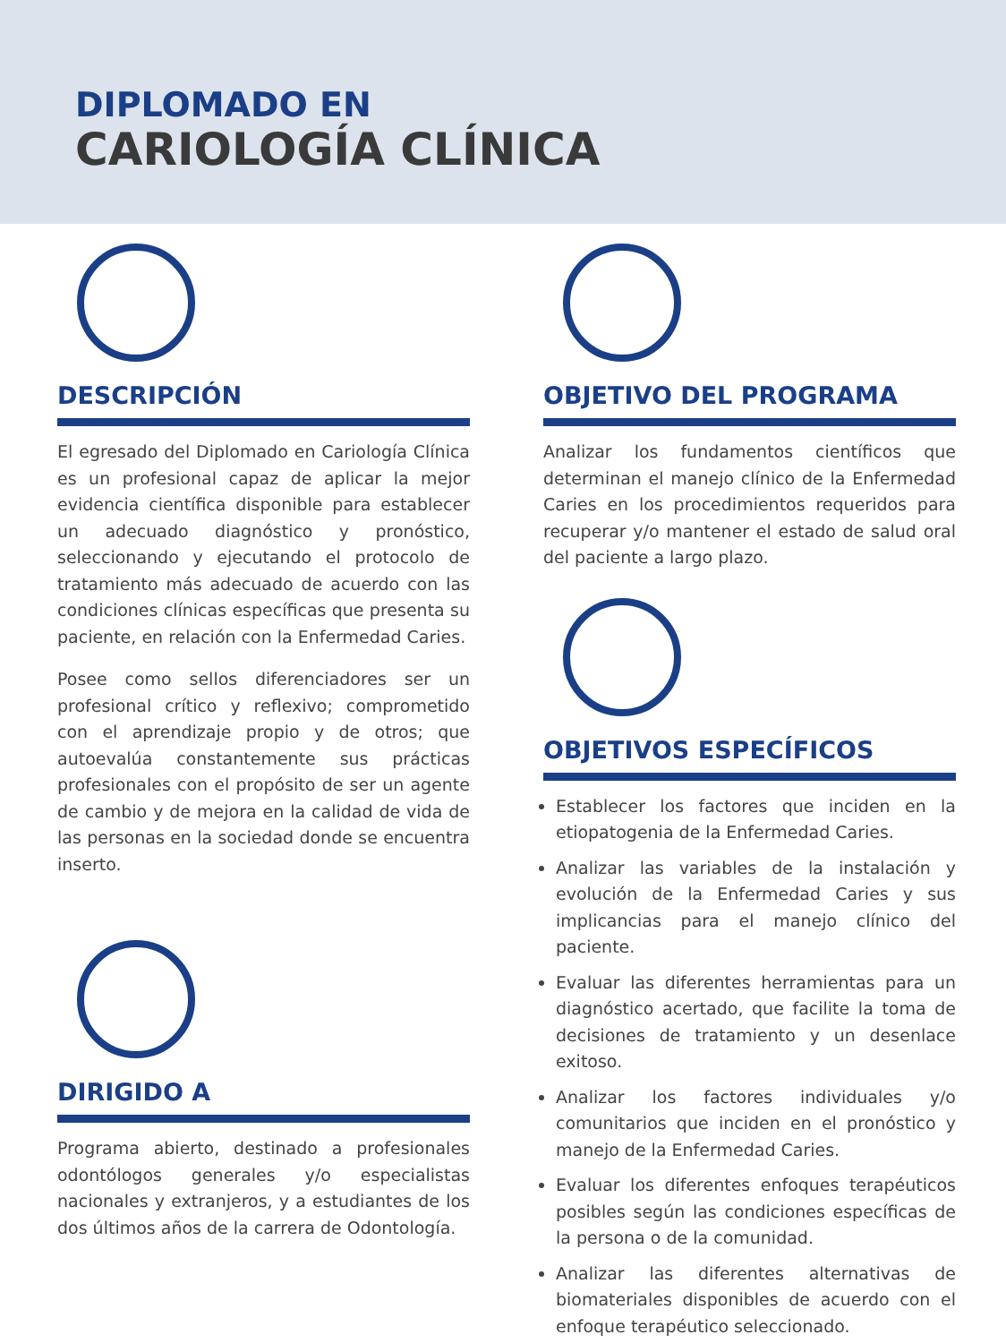DIPLOMADO EN
CARIOLOGÍA CLÍNICA
DESCRIPCIÓN
El egresado del Diplomado en Cariología Clínica es un profesional capaz de aplicar la mejor evidencia científica disponible para establecer un adecuado diagnóstico y pronóstico, seleccionando y ejecutando el protocolo de tratamiento más adecuado de acuerdo con las condiciones clínicas específicas que presenta su paciente, en relación con la Enfermedad Caries.
Posee como sellos diferenciadores ser un profesional crítico y reflexivo; comprometido con el aprendizaje propio y de otros; que autoevalúa constantemente sus prácticas profesionales con el propósito de ser un agente de cambio y de mejora en la calidad de vida de las personas en la sociedad donde se encuentra inserto.
DIRIGIDO A
Programa abierto, destinado a profesionales odontólogos generales y/o especialistas nacionales y extranjeros, y a estudiantes de los dos últimos años de la carrera de Odontología.
OBJETIVO DEL PROGRAMA
Analizar los fundamentos científicos que determinan el manejo clínico de la Enfermedad Caries en los procedimientos requeridos para recuperar y/o mantener el estado de salud oral del paciente a largo plazo.
OBJETIVOS ESPECÍFICOS
Establecer los factores que inciden en la etiopatogenia de la Enfermedad Caries.
Analizar las variables de la instalación y evolución de la Enfermedad Caries y sus implicancias para el manejo clínico del paciente.
Evaluar las diferentes herramientas para un diagnóstico acertado, que facilite la toma de decisiones de tratamiento y un desenlace exitoso.
Analizar los factores individuales y/o comunitarios que inciden en el pronóstico y manejo de la Enfermedad Caries.
Evaluar los diferentes enfoques terapéuticos posibles según las condiciones específicas de la persona o de la comunidad.
Analizar las diferentes alternativas de biomateriales disponibles de acuerdo con el enfoque terapéutico seleccionado.